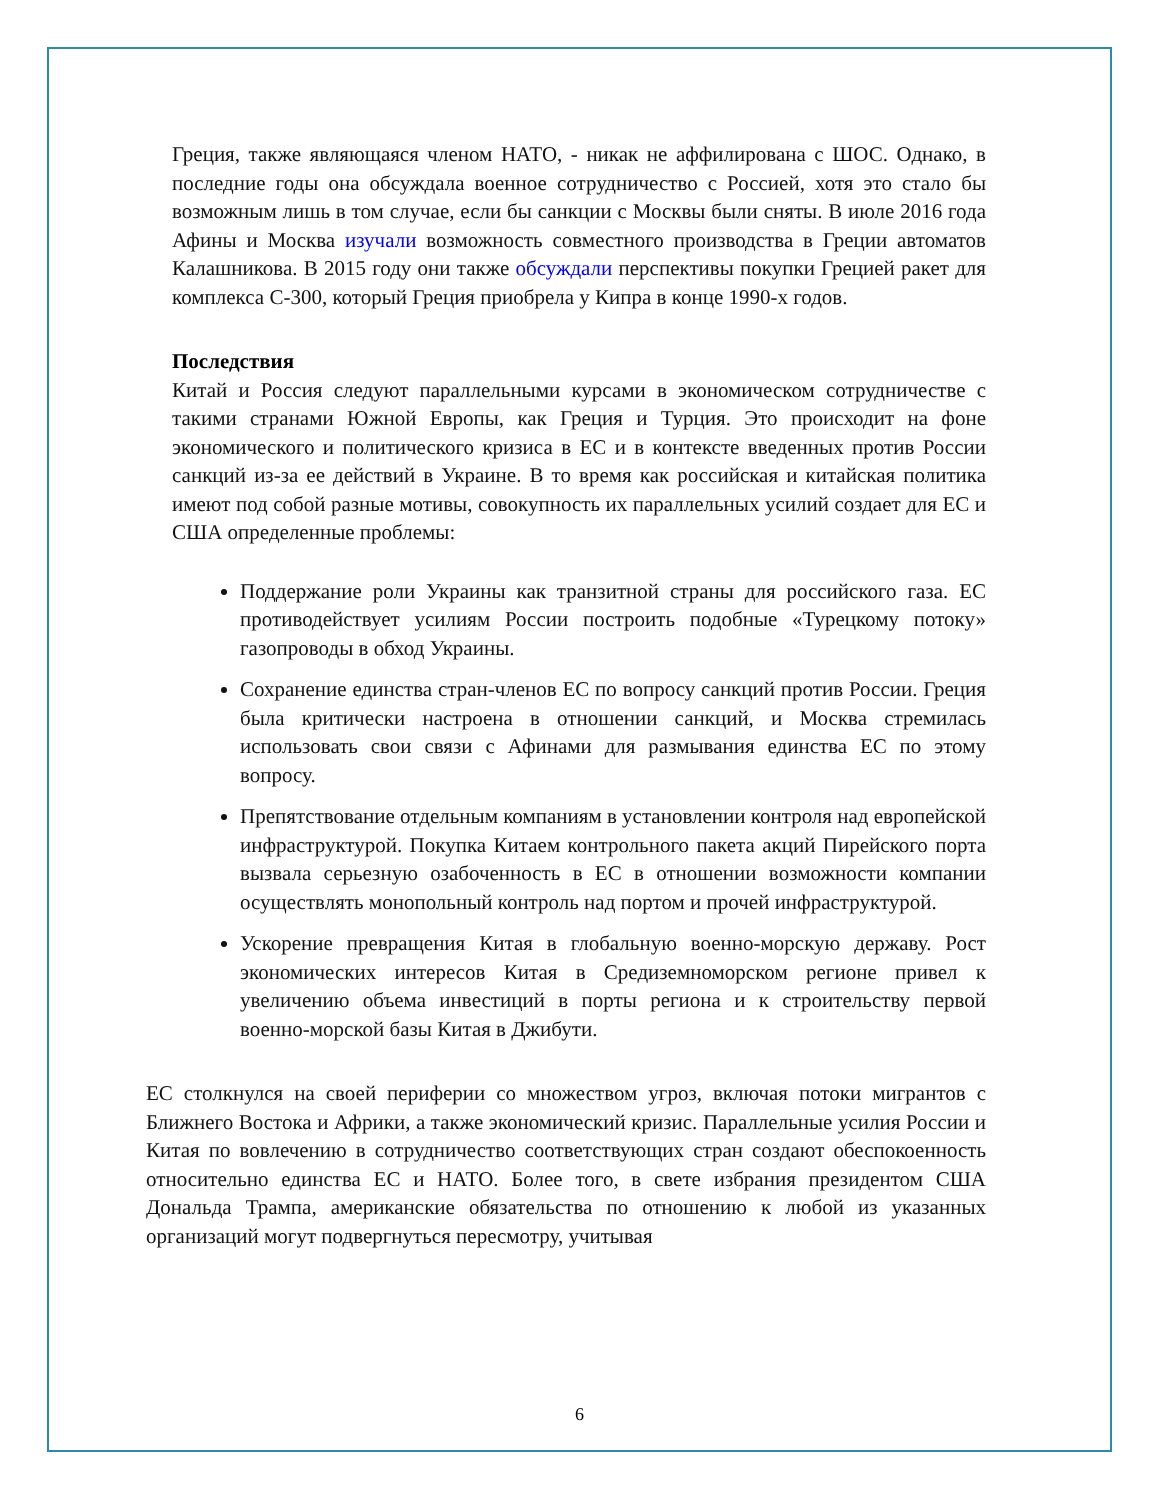Греция, также являющаяся членом НАТО, - никак не аффилирована с ШОС. Однако, в последние годы она обсуждала военное сотрудничество с Россией, хотя это стало бы возможным лишь в том случае, если бы санкции с Москвы были сняты. В июле 2016 года Афины и Москва изучали возможность совместного производства в Греции автоматов Калашникова. В 2015 году они также обсуждали перспективы покупки Грецией ракет для комплекса С-300, который Греция приобрела у Кипра в конце 1990-х годов.
Последствия
Китай и Россия следуют параллельными курсами в экономическом сотрудничестве с такими странами Южной Европы, как Греция и Турция. Это происходит на фоне экономического и политического кризиса в ЕС и в контексте введенных против России санкций из-за ее действий в Украине. В то время как российская и китайская политика имеют под собой разные мотивы, совокупность их параллельных усилий создает для ЕС и США определенные проблемы:
Поддержание роли Украины как транзитной страны для российского газа. ЕС противодействует усилиям России построить подобные «Турецкому потоку» газопроводы в обход Украины.
Сохранение единства стран-членов ЕС по вопросу санкций против России. Греция была критически настроена в отношении санкций, и Москва стремилась использовать свои связи с Афинами для размывания единства ЕС по этому вопросу.
Препятствование отдельным компаниям в установлении контроля над европейской инфраструктурой. Покупка Китаем контрольного пакета акций Пирейского порта вызвала серьезную озабоченность в ЕС в отношении возможности компании осуществлять монопольный контроль над портом и прочей инфраструктурой.
Ускорение превращения Китая в глобальную военно-морскую державу. Рост экономических интересов Китая в Средиземноморском регионе привел к увеличению объема инвестиций в порты региона и к строительству первой военно-морской базы Китая в Джибути.
ЕС столкнулся на своей периферии со множеством угроз, включая потоки мигрантов с Ближнего Востока и Африки, а также экономический кризис. Параллельные усилия России и Китая по вовлечению в сотрудничество соответствующих стран создают обеспокоенность относительно единства ЕС и НАТО. Более того, в свете избрания президентом США Дональда Трампа, американские обязательства по отношению к любой из указанных организаций могут подвергнуться пересмотру, учитывая
6